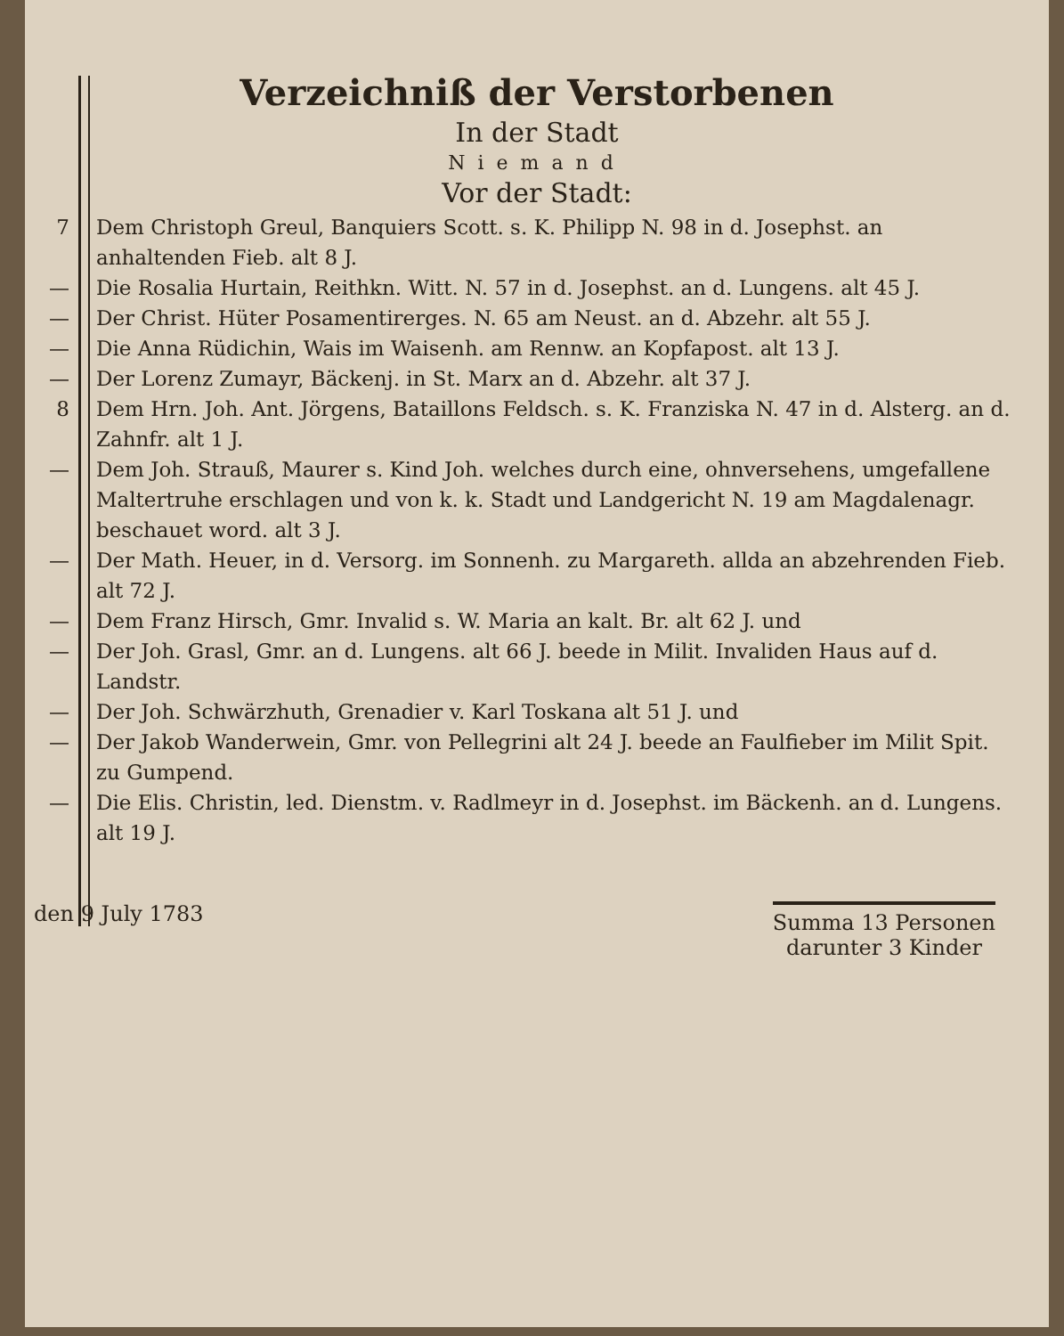Verzeichniß der Verstorbenen
In der Stadt
Niemand
Vor der Stadt:
7 Dem Christoph Greul, Banquiers Scott. s. K. Philipp N. 98 in d. Josephst. an anhaltenden Fieb. alt 8 J.
— Die Rosalia Hurtain, Reithkn. Witt. N. 57 in d. Josephst. an d. Lungens. alt 45 J.
— Der Christ. Hüter Posamentirerges. N. 65 am Neust. an d. Abzehr. alt 55 J.
— Die Anna Rüdichin, Wais im Waisenh. am Rennw. an Kopfapost. alt 13 J.
— Der Lorenz Zumayr, Bäckenj. in St. Marx an d. Abzehr. alt 37 J.
8 Dem Hrn. Joh. Ant. Jörgens, Bataillons Feldsch. s. K. Franziska N. 47 in d. Alsterg. an d. Zahnfr. alt 1 J.
— Dem Joh. Strauß, Maurer s. Kind Joh. welches durch eine, ohnversehens, umgefallene Maltertruhe erschlagen und von k. k. Stadt und Landgericht N. 19 am Magdalenagr. beschauet word. alt 3 J.
— Der Math. Heuer, in d. Versorg. im Sonnenh. zu Margareth. allda an abzehrenden Fieb. alt 72 J.
— Dem Franz Hirsch, Gmr. Invalid s. W. Maria an kalt. Br. alt 62 J. und
— Der Joh. Grasl, Gmr. an d. Lungens. alt 66 J. beede in Milit. Invaliden Haus auf d. Landstr.
— Der Joh. Schwärzhuth, Grenadier v. Karl Toskana alt 51 J. und
— Der Jakob Wanderwein, Gmr. von Pellegrini alt 24 J. beede an Faulfieber im Milit Spit. zu Gumpend.
— Die Elis. Christin, led. Dienstm. v. Radlmeyr in d. Josephst. im Bäckenh. an d. Lungens. alt 19 J.
den 9 July 1783
Summa 13 Personen
darunter 3 Kinder